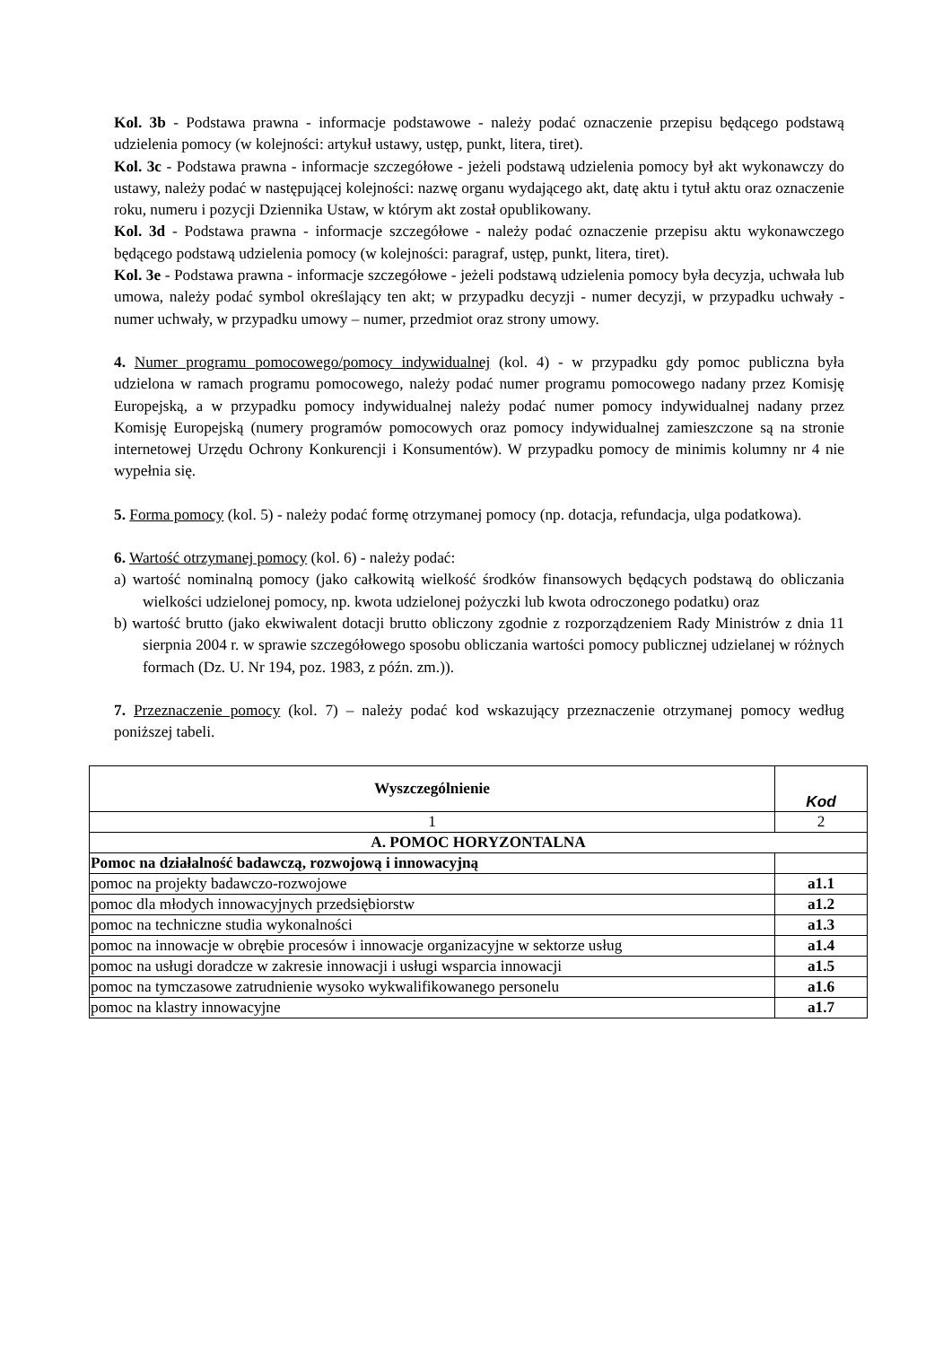Kol. 3b - Podstawa prawna - informacje podstawowe - należy podać oznaczenie przepisu będącego podstawą udzielenia pomocy (w kolejności: artykuł ustawy, ustęp, punkt, litera, tiret).
Kol. 3c - Podstawa prawna - informacje szczegółowe - jeżeli podstawą udzielenia pomocy był akt wykonawczy do ustawy, należy podać w następującej kolejności: nazwę organu wydającego akt, datę aktu i tytuł aktu oraz oznaczenie roku, numeru i pozycji Dziennika Ustaw, w którym akt został opublikowany.
Kol. 3d - Podstawa prawna - informacje szczegółowe - należy podać oznaczenie przepisu aktu wykonawczego będącego podstawą udzielenia pomocy (w kolejności: paragraf, ustęp, punkt, litera, tiret).
Kol. 3e - Podstawa prawna - informacje szczegółowe - jeżeli podstawą udzielenia pomocy była decyzja, uchwała lub umowa, należy podać symbol określający ten akt; w przypadku decyzji - numer decyzji, w przypadku uchwały - numer uchwały, w przypadku umowy – numer, przedmiot oraz strony umowy.
4. Numer programu pomocowego/pomocy indywidualnej (kol. 4) - w przypadku gdy pomoc publiczna była udzielona w ramach programu pomocowego, należy podać numer programu pomocowego nadany przez Komisję Europejską, a w przypadku pomocy indywidualnej należy podać numer pomocy indywidualnej nadany przez Komisję Europejską (numery programów pomocowych oraz pomocy indywidualnej zamieszczone są na stronie internetowej Urzędu Ochrony Konkurencji i Konsumentów). W przypadku pomocy de minimis kolumny nr 4 nie wypełnia się.
5. Forma pomocy (kol. 5) - należy podać formę otrzymanej pomocy (np. dotacja, refundacja, ulga podatkowa).
6. Wartość otrzymanej pomocy (kol. 6) - należy podać:
a) wartość nominalną pomocy (jako całkowitą wielkość środków finansowych będących podstawą do obliczania wielkości udzielonej pomocy, np. kwota udzielonej pożyczki lub kwota odroczonego podatku) oraz
b) wartość brutto (jako ekwiwalent dotacji brutto obliczony zgodnie z rozporządzeniem Rady Ministrów z dnia 11 sierpnia 2004 r. w sprawie szczegółowego sposobu obliczania wartości pomocy publicznej udzielanej w różnych formach (Dz. U. Nr 194, poz. 1983, z późn. zm.)).
7. Przeznaczenie pomocy (kol. 7) – należy podać kod wskazujący przeznaczenie otrzymanej pomocy według poniższej tabeli.
| Wyszczególnienie | Kod |
| --- | --- |
| 1 | 2 |
| A. POMOC HORYZONTALNA | |
| Pomoc na działalność badawczą, rozwojową i innowacyjną | |
| pomoc na projekty badawczo-rozwojowe | a1.1 |
| pomoc dla młodych innowacyjnych przedsiębiorstw | a1.2 |
| pomoc na techniczne studia wykonalności | a1.3 |
| pomoc na innowacje w obrębie procesów i innowacje organizacyjne w sektorze usług | a1.4 |
| pomoc na usługi doradcze w zakresie innowacji i usługi wsparcia innowacji | a1.5 |
| pomoc na tymczasowe zatrudnienie wysoko wykwalifikowanego personelu | a1.6 |
| pomoc na klastry innowacyjne | a1.7 |